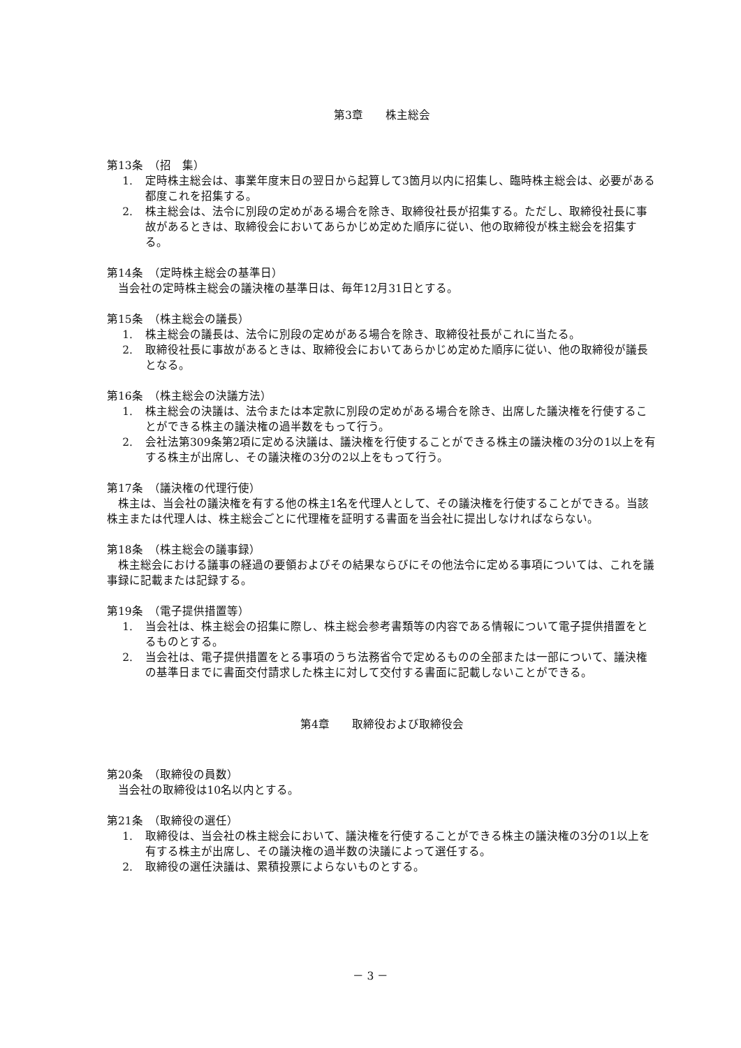第3章　　株主総会
第13条　（招　集）
1. 定時株主総会は、事業年度末日の翌日から起算して3箇月以内に招集し、臨時株主総会は、必要がある都度これを招集する。
2. 株主総会は、法令に別段の定めがある場合を除き、取締役社長が招集する。ただし、取締役社長に事故があるときは、取締役会においてあらかじめ定めた順序に従い、他の取締役が株主総会を招集する。
第14条　（定時株主総会の基準日）
当会社の定時株主総会の議決権の基準日は、毎年12月31日とする。
第15条　（株主総会の議長）
1. 株主総会の議長は、法令に別段の定めがある場合を除き、取締役社長がこれに当たる。
2. 取締役社長に事故があるときは、取締役会においてあらかじめ定めた順序に従い、他の取締役が議長となる。
第16条　（株主総会の決議方法）
1. 株主総会の決議は、法令または本定款に別段の定めがある場合を除き、出席した議決権を行使することができる株主の議決権の過半数をもって行う。
2. 会社法第309条第2項に定める決議は、議決権を行使することができる株主の議決権の3分の1以上を有する株主が出席し、その議決権の3分の2以上をもって行う。
第17条　（議決権の代理行使）
株主は、当会社の議決権を有する他の株主1名を代理人として、その議決権を行使することができる。当該株主または代理人は、株主総会ごとに代理権を証明する書面を当会社に提出しなければならない。
第18条　（株主総会の議事録）
株主総会における議事の経過の要領およびその結果ならびにその他法令に定める事項については、これを議事録に記載または記録する。
第19条　（電子提供措置等）
1. 当会社は、株主総会の招集に際し、株主総会参考書類等の内容である情報について電子提供措置をとるものとする。
2. 当会社は、電子提供措置をとる事項のうち法務省令で定めるものの全部または一部について、議決権の基準日までに書面交付請求した株主に対して交付する書面に記載しないことができる。
第4章　　取締役および取締役会
第20条　（取締役の員数）
当会社の取締役は10名以内とする。
第21条　（取締役の選任）
1. 取締役は、当会社の株主総会において、議決権を行使することができる株主の議決権の3分の1以上を有する株主が出席し、その議決権の過半数の決議によって選任する。
2. 取締役の選任決議は、累積投票によらないものとする。
－ 3 －